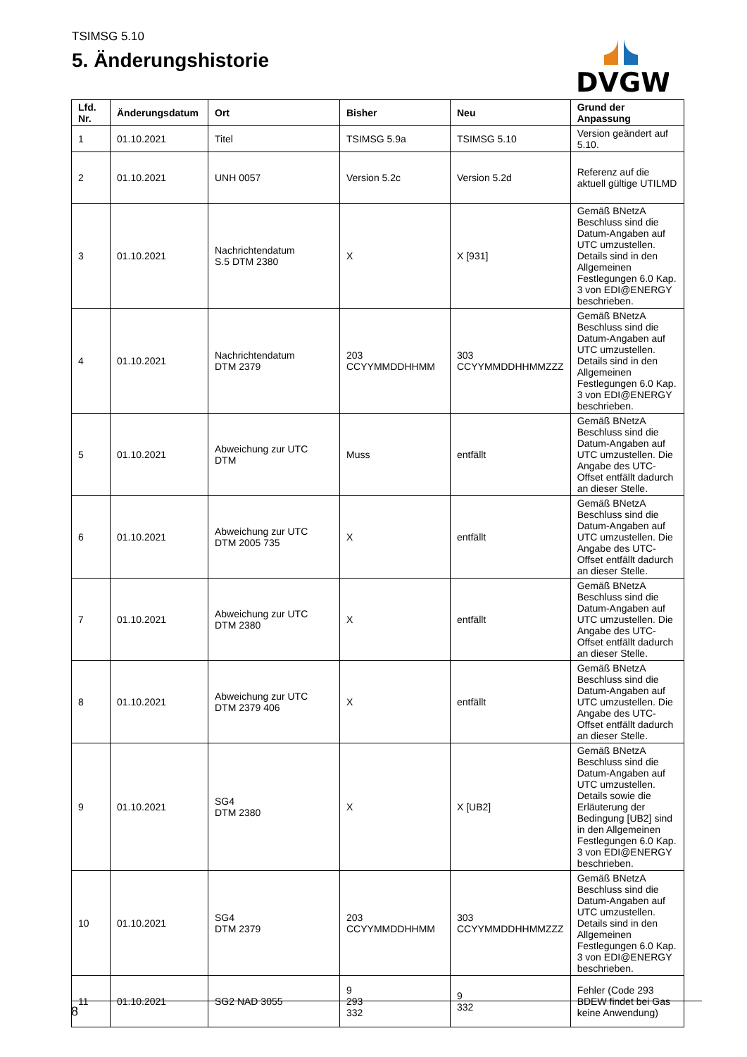TSIMSG 5.10
5. Änderungshistorie
DVGW
| Lfd. Nr. | Änderungsdatum | Ort | Bisher | Neu | Grund der Anpassung |
| --- | --- | --- | --- | --- | --- |
| 1 | 01.10.2021 | Titel | TSIMSG 5.9a | TSIMSG 5.10 | Version geändert auf 5.10. |
| 2 | 01.10.2021 | UNH 0057 | Version 5.2c | Version 5.2d | Referenz auf die aktuell gültige UTILMD |
| 3 | 01.10.2021 | Nachrichtendatum S.5 DTM 2380 | X | X [931] | Gemäß BNetzA Beschluss sind die Datum-Angaben auf UTC umzustellen. Details sind in den Allgemeinen Festlegungen 6.0 Kap. 3 von EDI@ENERGY beschrieben. |
| 4 | 01.10.2021 | Nachrichtendatum DTM 2379 | 203 CCYYMMDDHHMM | 303 CCYYMMDDHHMMZZZ | Gemäß BNetzA Beschluss sind die Datum-Angaben auf UTC umzustellen. Details sind in den Allgemeinen Festlegungen 6.0 Kap. 3 von EDI@ENERGY beschrieben. |
| 5 | 01.10.2021 | Abweichung zur UTC DTM | Muss | entfällt | Gemäß BNetzA Beschluss sind die Datum-Angaben auf UTC umzustellen. Die Angabe des UTC-Offset entfällt dadurch an dieser Stelle. |
| 6 | 01.10.2021 | Abweichung zur UTC DTM 2005 735 | X | entfällt | Gemäß BNetzA Beschluss sind die Datum-Angaben auf UTC umzustellen. Die Angabe des UTC-Offset entfällt dadurch an dieser Stelle. |
| 7 | 01.10.2021 | Abweichung zur UTC DTM 2380 | X | entfällt | Gemäß BNetzA Beschluss sind die Datum-Angaben auf UTC umzustellen. Die Angabe des UTC-Offset entfällt dadurch an dieser Stelle. |
| 8 | 01.10.2021 | Abweichung zur UTC DTM 2379 406 | X | entfällt | Gemäß BNetzA Beschluss sind die Datum-Angaben auf UTC umzustellen. Die Angabe des UTC-Offset entfällt dadurch an dieser Stelle. |
| 9 | 01.10.2021 | SG4 DTM 2380 | X | X [UB2] | Gemäß BNetzA Beschluss sind die Datum-Angaben auf UTC umzustellen. Details sowie die Erläuterung der Bedingung [UB2] sind in den Allgemeinen Festlegungen 6.0 Kap. 3 von EDI@ENERGY beschrieben. |
| 10 | 01.10.2021 | SG4 DTM 2379 | 203 CCYYMMDDHHMM | 303 CCYYMMDDHHMMZZZ | Gemäß BNetzA Beschluss sind die Datum-Angaben auf UTC umzustellen. Details sind in den Allgemeinen Festlegungen 6.0 Kap. 3 von EDI@ENERGY beschrieben. |
| 11 | 01.10.2021 | SG2 NAD 3055 | 9 293 332 | 9 332 | Fehler (Code 293 BDEW findet bei Gas keine Anwendung) |
8